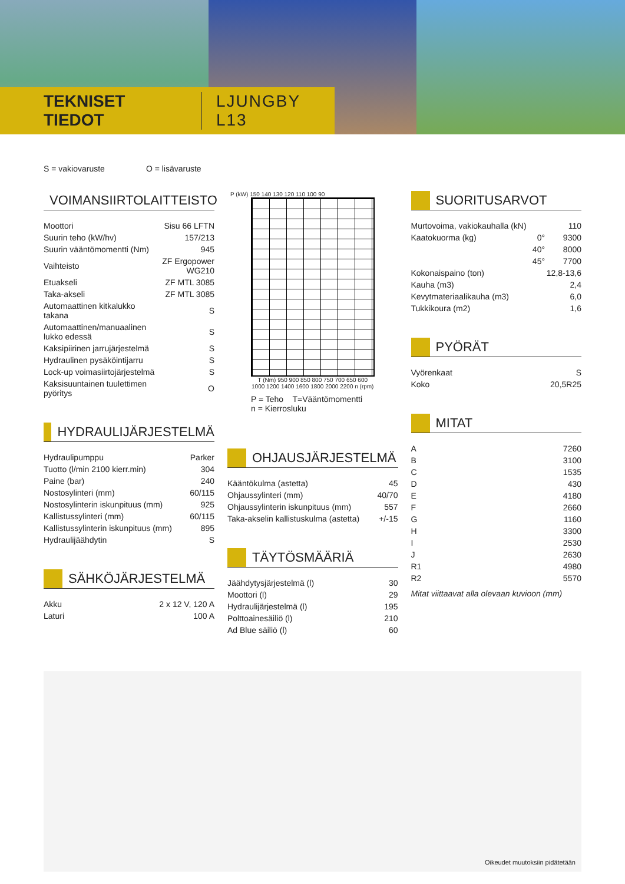TEKNISET TIEDOT LJUNGBY L13
S = vakiovaruste O = lisävaruste
VOIMANSIIRTOLAITTEISTO
| Moottori | Sisu 66 LFTN |
| Suurin teho (kW/hv) | 157/213 |
| Suurin vääntömomentti (Nm) | 945 |
| Vaihteisto | ZF Ergopower WG210 |
| Etuakseli | ZF MTL 3085 |
| Taka-akseli | ZF MTL 3085 |
| Automaattinen kitkalukko takana | S |
| Automaattinen/manuaalinen lukko edessä | S |
| Kaksipiirinen jarrujärjestelmä | S |
| Hydraulinen pysäköintijarru | S |
| Lock-up voimasiirtojärjestelmä | S |
| Kaksisuuntainen tuulettimen pyöritys | O |
HYDRAULIJÄRJESTELMÄ
| Hydraulipumppu | Parker |
| Tuotto (l/min 2100 kierr.min) | 304 |
| Paine (bar) | 240 |
| Nostosylinteri (mm) | 60/115 |
| Nostosylinterin iskunpituus (mm) | 925 |
| Kallistussylinteri (mm) | 60/115 |
| Kallistussylinterin iskunpituus (mm) | 895 |
| Hydraulijäähdytin | S |
SÄHKÖJÄRJESTELMÄ
| Akku | 2 x 12 V, 120 A |
| Laturi | 100 A |
P (kW) 150 140 130 120 110 100 90
T (Nm) 950 900 850 800 750 700 650 600
1000 1200 1400 1600 1800 2000 2200 n (rpm)
P = Teho T=Vääntömomentti
n = Kierrosluku
OHJAUSJÄRJESTELMÄ
| Kääntökulma (astetta) | 45 |
| Ohjaussylinteri (mm) | 40/70 |
| Ohjaussylinterin iskunpituus (mm) | 557 |
| Taka-akselin kallistuskulma (astetta) | +/-15 |
TÄYTÖSMÄÄRIÄ
| Jäähdytysjärjestelmä (l) | 30 |
| Moottori (l) | 29 |
| Hydraulijärjestelmä (l) | 195 |
| Polttoainesäiliö (l) | 210 |
| Ad Blue säiliö (l) | 60 |
SUORITUSARVOT
| Murtovoima, vakiokauhalla (kN) | | 110 |
| Kaatokuorma (kg) | 0° | 9300 |
| | 40° | 8000 |
| | 45° | 7700 |
| Kokonaispaino (ton) | | 12,8-13,6 |
| Kauha (m3) | | 2,4 |
| Kevytmateriaalikauha (m3) | | 6,0 |
| Tukkikoura (m2) | | 1,6 |
PYÖRÄT
| Vyörenkaat | S |
| Koko | 20,5R25 |
MITAT
| A | 7260 |
| B | 3100 |
| C | 1535 |
| D | 430 |
| E | 4180 |
| F | 2660 |
| G | 1160 |
| H | 3300 |
| I | 2530 |
| J | 2630 |
| R1 | 4980 |
| R2 | 5570 |
Mitat viittaavat alla olevaan kuvioon (mm)
Oikeudet muutoksiin pidätetään